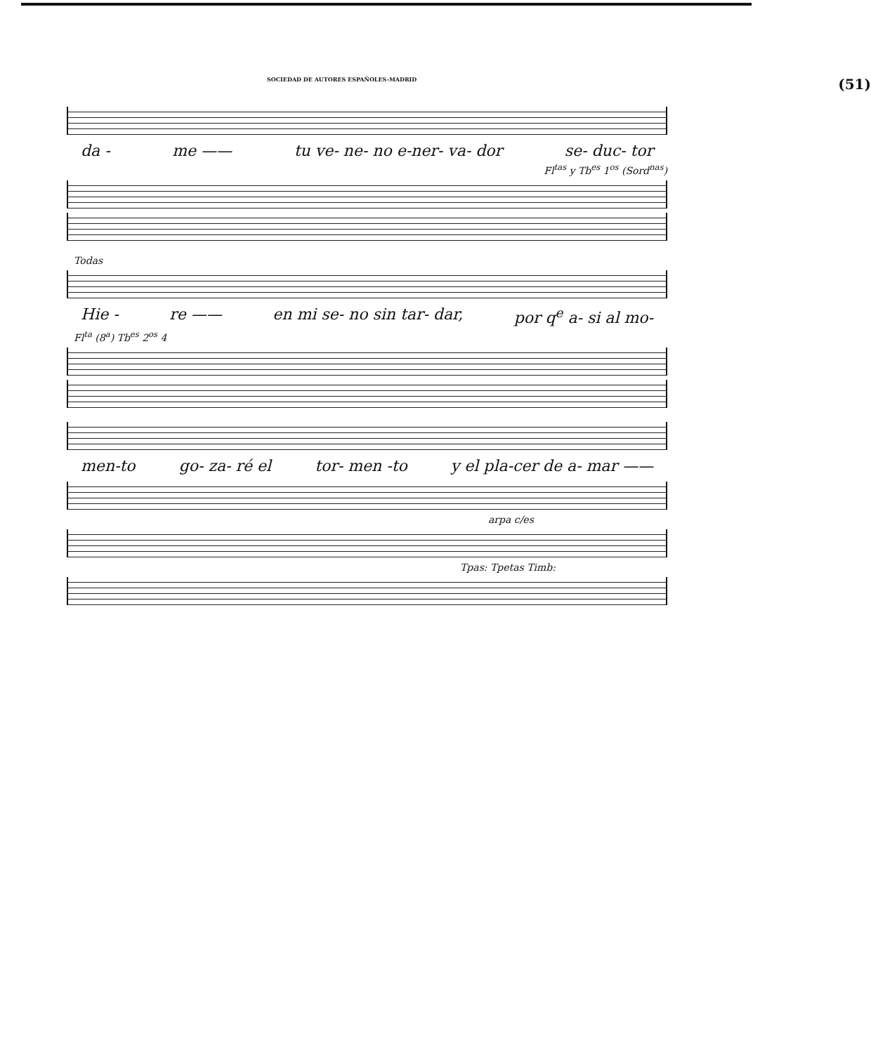SOCIEDAD DE AUTORES ESPAÑOLES-MADRID (51)
da - me —— tu ve- ne- no e-ner- va- dor se- duc- tor
Fl<sup>tas</sup> y Tb<sup>es</sup> 1<sup>os</sup> (Sord<sup>nas</sup>)
Todas
Hie - re —— en mi se- no sin tar- dar, por q<sup>e</sup> a- si al mo-
Fl<sup>ta</sup> (8<sup>a</sup>) Tb<sup>es</sup> 2<sup>os</sup> 4
men-to go- za- ré el tor- men -to y el pla-cer de a- mar ——
arpa c/es
Tpas: Tpetas Timb: